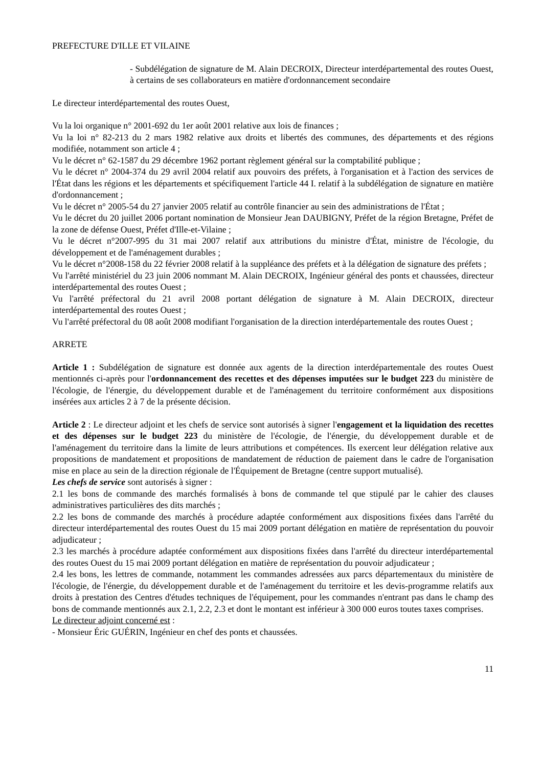PREFECTURE D'ILLE ET VILAINE
- Subdélégation de signature de M. Alain DECROIX, Directeur interdépartemental des routes Ouest, à certains de ses collaborateurs en matière d'ordonnancement secondaire
Le directeur interdépartemental des routes Ouest,
Vu la loi organique n° 2001-692 du 1er août 2001 relative aux lois de finances ;
Vu la loi n° 82-213 du 2 mars 1982 relative aux droits et libertés des communes, des départements et des régions modifiée, notamment son article 4 ;
Vu le décret n° 62-1587 du 29 décembre 1962 portant règlement général sur la comptabilité publique ;
Vu le décret n° 2004-374 du 29 avril 2004 relatif aux pouvoirs des préfets, à l'organisation et à l'action des services de l'État dans les régions et les départements et spécifiquement l'article 44 I. relatif à la subdélégation de signature en matière d'ordonnancement ;
Vu le décret n° 2005-54 du 27 janvier 2005 relatif au contrôle financier au sein des administrations de l'État ;
Vu le décret du 20 juillet 2006 portant nomination de Monsieur Jean DAUBIGNY, Préfet de la région Bretagne, Préfet de la zone de défense Ouest, Préfet d'Ille-et-Vilaine ;
Vu le décret n°2007-995 du 31 mai 2007 relatif aux attributions du ministre d'État, ministre de l'écologie, du développement et de l'aménagement durables ;
Vu le décret n°2008-158 du 22 février 2008 relatif à la suppléance des préfets et à la délégation de signature des préfets ;
Vu l'arrêté ministériel du 23 juin 2006 nommant M. Alain DECROIX, Ingénieur général des ponts et chaussées, directeur interdépartemental des routes Ouest ;
Vu l'arrêté préfectoral du 21 avril 2008 portant délégation de signature à M. Alain DECROIX, directeur interdépartemental des routes Ouest ;
Vu l'arrêté préfectoral du 08 août 2008 modifiant l'organisation de la direction interdépartementale des routes Ouest ;
ARRETE
Article 1 : Subdélégation de signature est donnée aux agents de la direction interdépartementale des routes Ouest mentionnés ci-après pour l'ordonnancement des recettes et des dépenses imputées sur le budget 223 du ministère de l'écologie, de l'énergie, du développement durable et de l'aménagement du territoire conformément aux dispositions insérées aux articles 2 à 7 de la présente décision.
Article 2 : Le directeur adjoint et les chefs de service sont autorisés à signer l'engagement et la liquidation des recettes et des dépenses sur le budget 223 du ministère de l'écologie, de l'énergie, du développement durable et de l'aménagement du territoire dans la limite de leurs attributions et compétences. Ils exercent leur délégation relative aux propositions de mandatement et propositions de mandatement de réduction de paiement dans le cadre de l'organisation mise en place au sein de la direction régionale de l'Équipement de Bretagne (centre support mutualisé).
Les chefs de service sont autorisés à signer :
2.1 les bons de commande des marchés formalisés à bons de commande tel que stipulé par le cahier des clauses administratives particulières des dits marchés ;
2.2 les bons de commande des marchés à procédure adaptée conformément aux dispositions fixées dans l'arrêté du directeur interdépartemental des routes Ouest du 15 mai 2009 portant délégation en matière de représentation du pouvoir adjudicateur ;
2.3 les marchés à procédure adaptée conformément aux dispositions fixées dans l'arrêté du directeur interdépartemental des routes Ouest du 15 mai 2009 portant délégation en matière de représentation du pouvoir adjudicateur ;
2.4 les bons, les lettres de commande, notamment les commandes adressées aux parcs départementaux du ministère de l'écologie, de l'énergie, du développement durable et de l'aménagement du territoire et les devis-programme relatifs aux droits à prestation des Centres d'études techniques de l'équipement, pour les commandes n'entrant pas dans le champ des bons de commande mentionnés aux 2.1, 2.2, 2.3 et dont le montant est inférieur à 300 000 euros toutes taxes comprises.
Le directeur adjoint concerné est :
- Monsieur Éric GUÉRIN, Ingénieur en chef des ponts et chaussées.
11